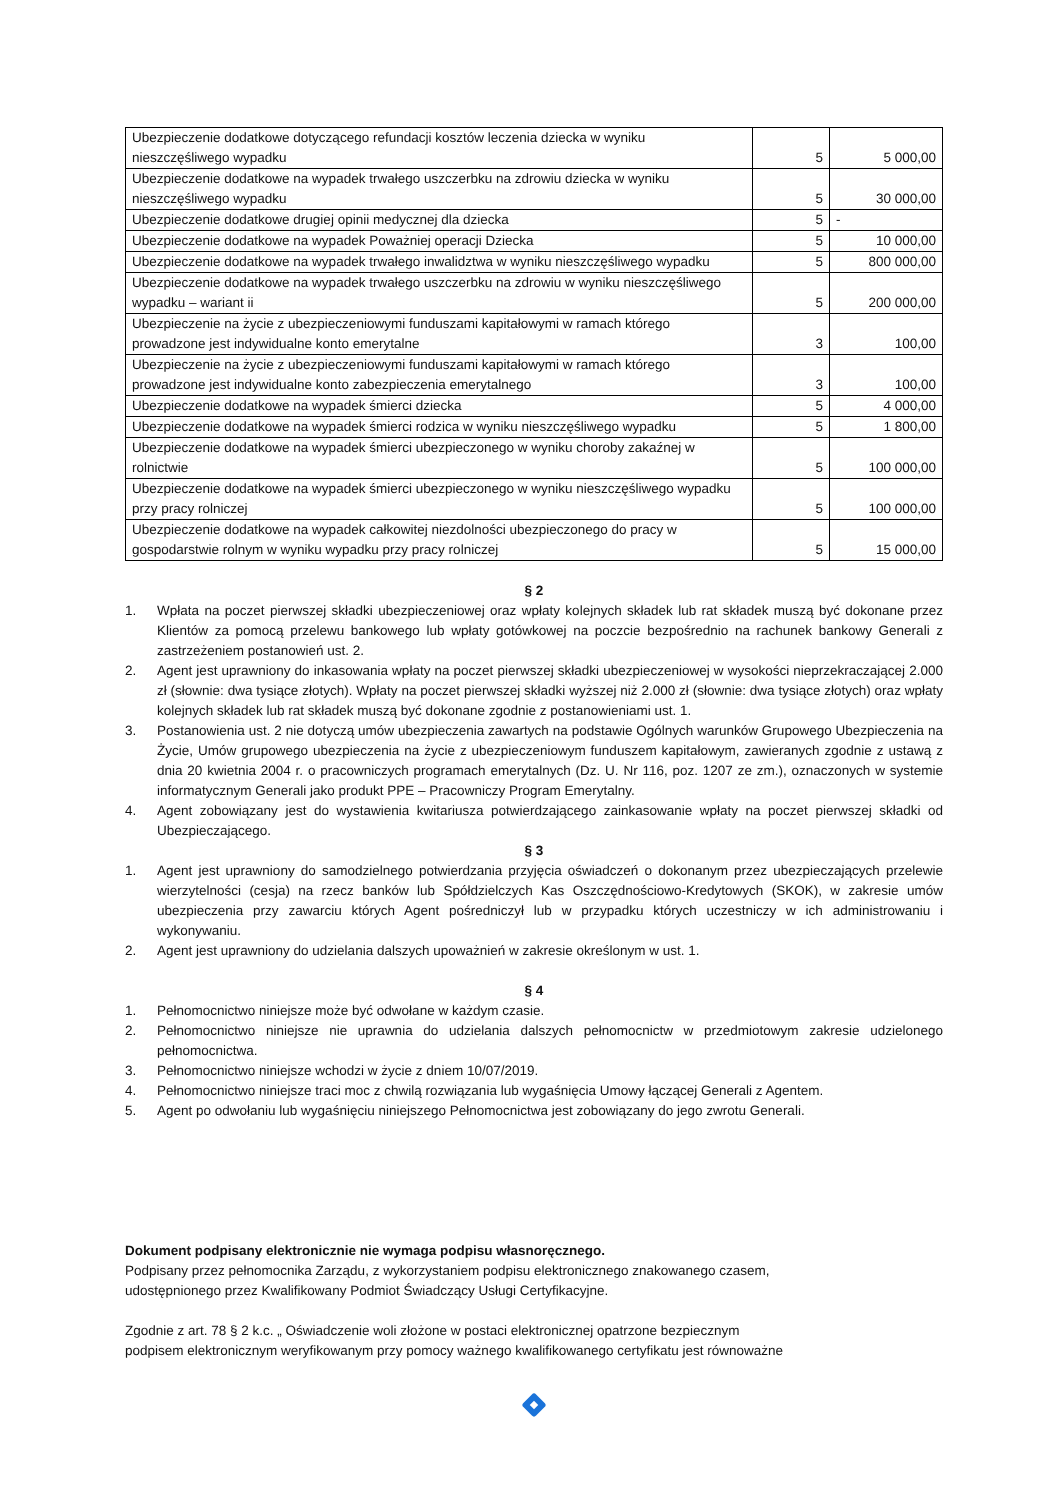| Ubezpieczenie dodatkowe dotyczącego refundacji kosztów leczenia dziecka w wyniku nieszczęśliwego wypadku | 5 | 5 000,00 |
| Ubezpieczenie dodatkowe na wypadek trwałego uszczerbku na zdrowiu dziecka w wyniku nieszczęśliwego wypadku | 5 | 30 000,00 |
| Ubezpieczenie dodatkowe drugiej opinii medycznej dla dziecka | 5 | - |
| Ubezpieczenie dodatkowe na wypadek Poważniej operacji Dziecka | 5 | 10 000,00 |
| Ubezpieczenie dodatkowe na wypadek trwałego inwalidztwa w wyniku nieszczęśliwego wypadku | 5 | 800 000,00 |
| Ubezpieczenie dodatkowe na wypadek trwałego uszczerbku na zdrowiu w wyniku nieszczęśliwego wypadku – wariant ii | 5 | 200 000,00 |
| Ubezpieczenie na życie z ubezpieczeniowymi funduszami kapitałowymi w ramach którego prowadzone jest indywidualne konto emerytalne | 3 | 100,00 |
| Ubezpieczenie na życie z ubezpieczeniowymi funduszami kapitałowymi w ramach którego prowadzone jest indywidualne konto zabezpieczenia emerytalnego | 3 | 100,00 |
| Ubezpieczenie dodatkowe na wypadek śmierci dziecka | 5 | 4 000,00 |
| Ubezpieczenie dodatkowe na wypadek śmierci rodzica w wyniku nieszczęśliwego wypadku | 5 | 1 800,00 |
| Ubezpieczenie dodatkowe na wypadek śmierci ubezpieczonego w wyniku choroby zakaźnej w rolnictwie | 5 | 100 000,00 |
| Ubezpieczenie dodatkowe na wypadek śmierci ubezpieczonego w wyniku nieszczęśliwego wypadku przy pracy rolniczej | 5 | 100 000,00 |
| Ubezpieczenie dodatkowe na wypadek całkowitej niezdolności ubezpieczonego do pracy w gospodarstwie rolnym w wyniku wypadku przy pracy rolniczej | 5 | 15 000,00 |
§ 2
1. Wpłata na poczet pierwszej składki ubezpieczeniowej oraz wpłaty kolejnych składek lub rat składek muszą być dokonane przez Klientów za pomocą przelewu bankowego lub wpłaty gotówkowej na poczcie bezpośrednio na rachunek bankowy Generali z zastrzeżeniem postanowień ust. 2.
2. Agent jest uprawniony do inkasowania wpłaty na poczet pierwszej składki ubezpieczeniowej w wysokości nieprzekraczającej 2.000 zł (słownie: dwa tysiące złotych). Wpłaty na poczet pierwszej składki wyższej niż 2.000 zł (słownie: dwa tysiące złotych) oraz wpłaty kolejnych składek lub rat składek muszą być dokonane zgodnie z postanowieniami ust. 1.
3. Postanowienia ust. 2 nie dotyczą umów ubezpieczenia zawartych na podstawie Ogólnych warunków Grupowego Ubezpieczenia na Życie, Umów grupowego ubezpieczenia na życie z ubezpieczeniowym funduszem kapitałowym, zawieranych zgodnie z ustawą z dnia 20 kwietnia 2004 r. o pracowniczych programach emerytalnych (Dz. U. Nr 116, poz. 1207 ze zm.), oznaczonych w systemie informatycznym Generali jako produkt PPE – Pracowniczy Program Emerytalny.
4. Agent zobowiązany jest do wystawienia kwitariusza potwierdzającego zainkasowanie wpłaty na poczet pierwszej składki od Ubezpieczającego.
§ 3
1. Agent jest uprawniony do samodzielnego potwierdzania przyjęcia oświadczeń o dokonanym przez ubezpieczających przelewie wierzytelności (cesja) na rzecz banków lub Spółdzielczych Kas Oszczędnościowo-Kredytowych (SKOK), w zakresie umów ubezpieczenia przy zawarciu których Agent pośredniczył lub w przypadku których uczestniczy w ich administrowaniu i wykonywaniu.
2. Agent jest uprawniony do udzielania dalszych upoważnień w zakresie określonym w ust. 1.
§ 4
1. Pełnomocnictwo niniejsze może być odwołane w każdym czasie.
2. Pełnomocnictwo niniejsze nie uprawnia do udzielania dalszych pełnomocnictw w przedmiotowym zakresie udzielonego pełnomocnictwa.
3. Pełnomocnictwo niniejsze wchodzi w życie z dniem 10/07/2019.
4. Pełnomocnictwo niniejsze traci moc z chwilą rozwiązania lub wygaśnięcia Umowy łączącej Generali z Agentem.
5. Agent po odwołaniu lub wygaśnięciu niniejszego Pełnomocnictwa jest zobowiązany do jego zwrotu Generali.
Dokument podpisany elektronicznie nie wymaga podpisu własnoręcznego.
Podpisany przez pełnomocnika Zarządu, z wykorzystaniem podpisu elektronicznego znakowanego czasem,
udostępnionego przez Kwalifikowany Podmiot Świadczący Usługi Certyfikacyjne.
Zgodnie z art. 78 § 2 k.c. „ Oświadczenie woli złożone w postaci elektronicznej opatrzone bezpiecznym
podpisem elektronicznym weryfikowanym przy pomocy ważnego kwalifikowanego certyfikatu jest równoważne